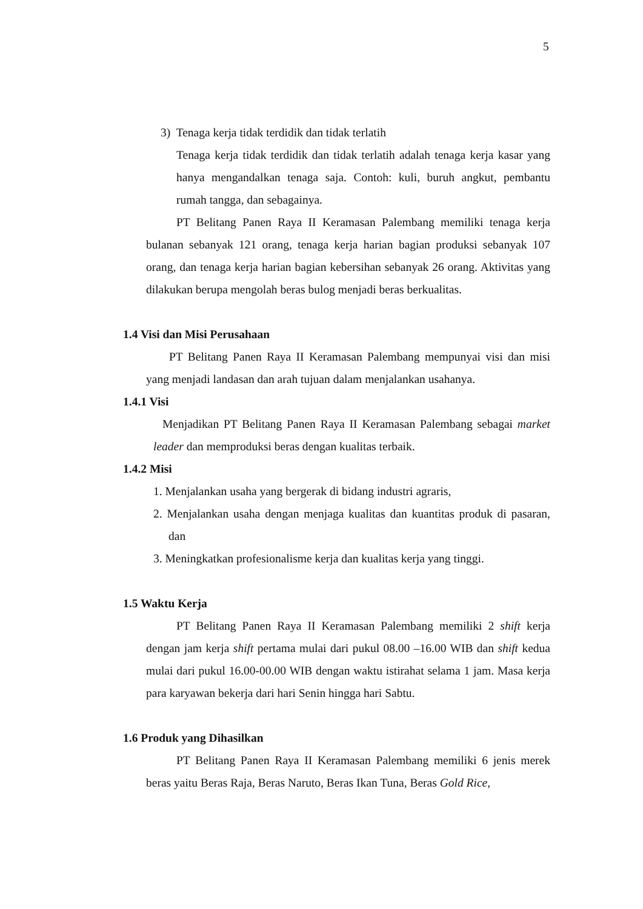5
3) Tenaga kerja tidak terdidik dan tidak terlatih
Tenaga kerja tidak terdidik dan tidak terlatih adalah tenaga kerja kasar yang hanya mengandalkan tenaga saja. Contoh: kuli, buruh angkut, pembantu rumah tangga, dan sebagainya.
PT Belitang Panen Raya II Keramasan Palembang memiliki tenaga kerja bulanan sebanyak 121 orang, tenaga kerja harian bagian produksi sebanyak 107 orang, dan tenaga kerja harian bagian kebersihan sebanyak 26 orang. Aktivitas yang dilakukan berupa mengolah beras bulog menjadi beras berkualitas.
1.4 Visi dan Misi Perusahaan
PT Belitang Panen Raya II Keramasan Palembang mempunyai visi dan misi yang menjadi landasan dan arah tujuan dalam menjalankan usahanya.
1.4.1 Visi
Menjadikan PT Belitang Panen Raya II Keramasan Palembang sebagai market leader dan memproduksi beras dengan kualitas terbaik.
1.4.2 Misi
1. Menjalankan usaha yang bergerak di bidang industri agraris,
2. Menjalankan usaha dengan menjaga kualitas dan kuantitas produk di pasaran, dan
3. Meningkatkan profesionalisme kerja dan kualitas kerja yang tinggi.
1.5 Waktu Kerja
PT Belitang Panen Raya II Keramasan Palembang memiliki 2 shift kerja dengan jam kerja shift pertama mulai dari pukul 08.00 –16.00 WIB dan shift kedua mulai dari pukul 16.00-00.00 WIB dengan waktu istirahat selama 1 jam. Masa kerja para karyawan bekerja dari hari Senin hingga hari Sabtu.
1.6 Produk yang Dihasilkan
PT Belitang Panen Raya II Keramasan Palembang memiliki 6 jenis merek beras yaitu Beras Raja, Beras Naruto, Beras Ikan Tuna, Beras Gold Rice,